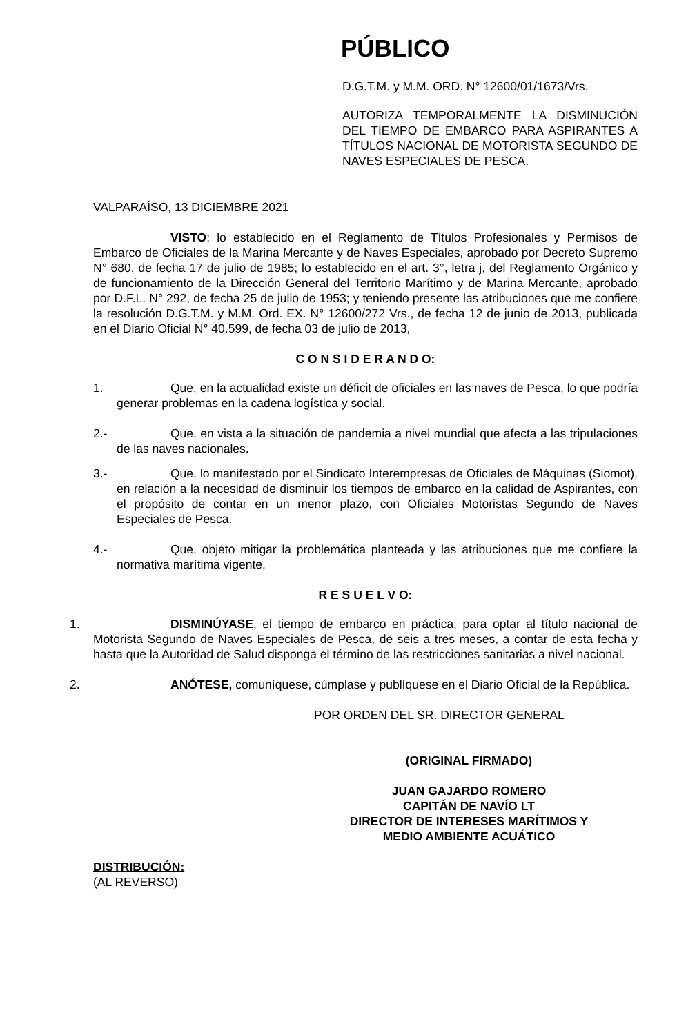PÚBLICO
D.G.T.M. y M.M. ORD. N° 12600/01/1673/Vrs.
AUTORIZA TEMPORALMENTE LA DISMINUCIÓN DEL TIEMPO DE EMBARCO PARA ASPIRANTES A TÍTULOS NACIONAL DE MOTORISTA SEGUNDO DE NAVES ESPECIALES DE PESCA.
VALPARAÍSO, 13 DICIEMBRE 2021
VISTO: lo establecido en el Reglamento de Títulos Profesionales y Permisos de Embarco de Oficiales de la Marina Mercante y de Naves Especiales, aprobado por Decreto Supremo N° 680, de fecha 17 de julio de 1985; lo establecido en el art. 3°, letra j, del Reglamento Orgánico y de funcionamiento de la Dirección General del Territorio Marítimo y de Marina Mercante, aprobado por D.F.L. N° 292, de fecha 25 de julio de 1953; y teniendo presente las atribuciones que me confiere la resolución D.G.T.M. y M.M. Ord. EX. N° 12600/272 Vrs., de fecha 12 de junio de 2013, publicada en el Diario Oficial N° 40.599, de fecha 03 de julio de 2013,
C O N S I D E R A N D O:
1. Que, en la actualidad existe un déficit de oficiales en las naves de Pesca, lo que podría generar problemas en la cadena logística y social.
2.- Que, en vista a la situación de pandemia a nivel mundial que afecta a las tripulaciones de las naves nacionales.
3.- Que, lo manifestado por el Sindicato Interempresas de Oficiales de Máquinas (Siomot), en relación a la necesidad de disminuir los tiempos de embarco en la calidad de Aspirantes, con el propósito de contar en un menor plazo, con Oficiales Motoristas Segundo de Naves Especiales de Pesca.
4.- Que, objeto mitigar la problemática planteada y las atribuciones que me confiere la normativa marítima vigente,
R E S U E L V O:
1. DISMINÚYASE, el tiempo de embarco en práctica, para optar al título nacional de Motorista Segundo de Naves Especiales de Pesca, de seis a tres meses, a contar de esta fecha y hasta que la Autoridad de Salud disponga el término de las restricciones sanitarias a nivel nacional.
2. ANÓTESE, comuníquese, cúmplase y publíquese en el Diario Oficial de la República.
POR ORDEN DEL SR. DIRECTOR GENERAL
(ORIGINAL FIRMADO)
JUAN GAJARDO ROMERO
CAPITÁN DE NAVÍO LT
DIRECTOR DE INTERESES MARÍTIMOS Y
MEDIO AMBIENTE ACUÁTICO
DISTRIBUCIÓN:
(AL REVERSO)